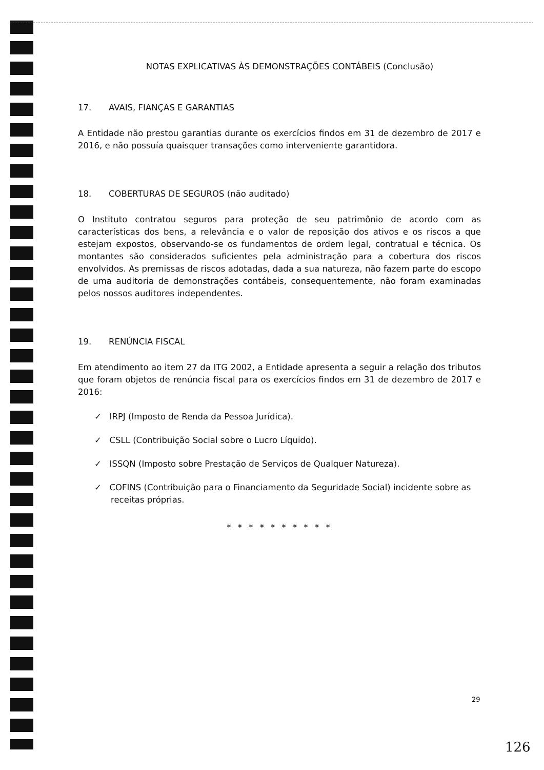NOTAS EXPLICATIVAS ÀS DEMONSTRAÇÕES CONTÁBEIS (Conclusão)
17. AVAIS, FIANÇAS E GARANTIAS
A Entidade não prestou garantias durante os exercícios findos em 31 de dezembro de 2017 e 2016, e não possuía quaisquer transações como interveniente garantidora.
18. COBERTURAS DE SEGUROS (não auditado)
O Instituto contratou seguros para proteção de seu patrimônio de acordo com as características dos bens, a relevância e o valor de reposição dos ativos e os riscos a que estejam expostos, observando-se os fundamentos de ordem legal, contratual e técnica. Os montantes são considerados suficientes pela administração para a cobertura dos riscos envolvidos. As premissas de riscos adotadas, dada a sua natureza, não fazem parte do escopo de uma auditoria de demonstrações contábeis, consequentemente, não foram examinadas pelos nossos auditores independentes.
19. RENÚNCIA FISCAL
Em atendimento ao item 27 da ITG 2002, a Entidade apresenta a seguir a relação dos tributos que foram objetos de renúncia fiscal para os exercícios findos em 31 de dezembro de 2017 e 2016:
✓ IRPJ (Imposto de Renda da Pessoa Jurídica).
✓ CSLL (Contribuição Social sobre o Lucro Líquido).
✓ ISSQN (Imposto sobre Prestação de Serviços de Qualquer Natureza).
✓ COFINS (Contribuição para o Financiamento da Seguridade Social) incidente sobre as receitas próprias.
* * * * * * * * * *
29
126